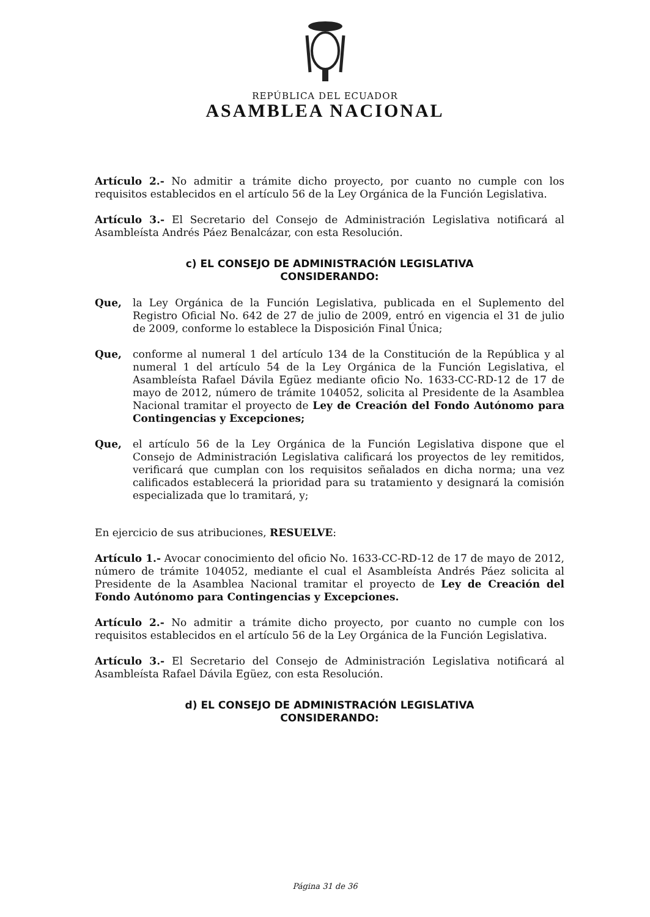REPÚBLICA DEL ECUADOR
ASAMBLEA NACIONAL
Artículo 2.- No admitir a trámite dicho proyecto, por cuanto no cumple con los requisitos establecidos en el artículo 56 de la Ley Orgánica de la Función Legislativa.
Artículo 3.- El Secretario del Consejo de Administración Legislativa notificará al Asambleísta Andrés Páez Benalcázar, con esta Resolución.
c) EL CONSEJO DE ADMINISTRACIÓN LEGISLATIVA
CONSIDERANDO:
Que, la Ley Orgánica de la Función Legislativa, publicada en el Suplemento del Registro Oficial No. 642 de 27 de julio de 2009, entró en vigencia el 31 de julio de 2009, conforme lo establece la Disposición Final Única;
Que, conforme al numeral 1 del artículo 134 de la Constitución de la República y al numeral 1 del artículo 54 de la Ley Orgánica de la Función Legislativa, el Asambleísta Rafael Dávila Egüez mediante oficio No. 1633-CC-RD-12 de 17 de mayo de 2012, número de trámite 104052, solicita al Presidente de la Asamblea Nacional tramitar el proyecto de Ley de Creación del Fondo Autónomo para Contingencias y Excepciones;
Que, el artículo 56 de la Ley Orgánica de la Función Legislativa dispone que el Consejo de Administración Legislativa calificará los proyectos de ley remitidos, verificará que cumplan con los requisitos señalados en dicha norma; una vez calificados establecerá la prioridad para su tratamiento y designará la comisión especializada que lo tramitará, y;
En ejercicio de sus atribuciones, RESUELVE:
Artículo 1.- Avocar conocimiento del oficio No. 1633-CC-RD-12 de 17 de mayo de 2012, número de trámite 104052, mediante el cual el Asambleísta Andrés Páez solicita al Presidente de la Asamblea Nacional tramitar el proyecto de Ley de Creación del Fondo Autónomo para Contingencias y Excepciones.
Artículo 2.- No admitir a trámite dicho proyecto, por cuanto no cumple con los requisitos establecidos en el artículo 56 de la Ley Orgánica de la Función Legislativa.
Artículo 3.- El Secretario del Consejo de Administración Legislativa notificará al Asambleísta Rafael Dávila Egüez, con esta Resolución.
d) EL CONSEJO DE ADMINISTRACIÓN LEGISLATIVA
CONSIDERANDO:
Página 31 de 36